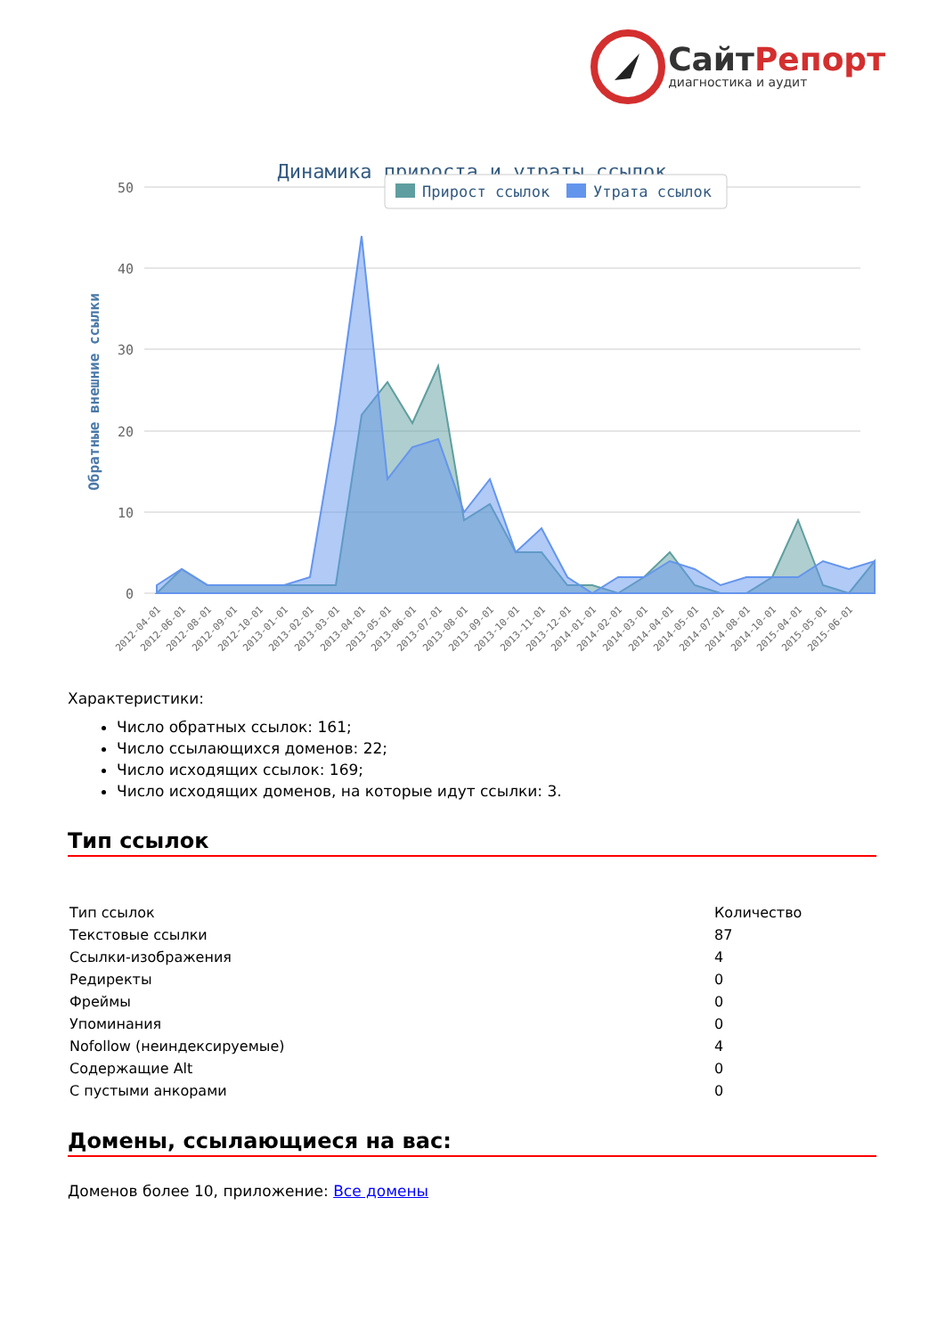СайтРепорт
диагностика и аудит
Динамика прироста и утраты ссылок
50
40
30
20
10
0
Обратные внешние ссылки
Прирост ссылок
Утрата ссылок
2012-04-01
2012-06-01
2012-08-01
2012-09-01
2012-10-01
2013-01-01
2013-02-01
2013-03-01
2013-04-01
2013-05-01
2013-06-01
2013-07-01
2013-08-01
2013-09-01
2013-10-01
2013-11-01
2013-12-01
2014-01-01
2014-02-01
2014-03-01
2014-04-01
2014-05-01
2014-07-01
2014-08-01
2014-10-01
2015-04-01
2015-05-01
2015-06-01
Характеристики:
Число обратных ссылок: 161;
Число ссылающихся доменов: 22;
Число исходящих ссылок: 169;
Число исходящих доменов, на которые идут ссылки: 3.
Тип ссылок
| Тип ссылок | Количество |
| --- | --- |
| Текстовые ссылки | 87 |
| Ссылки-изображения | 4 |
| Редиректы | 0 |
| Фреймы | 0 |
| Упоминания | 0 |
| Nofollow (неиндексируемые) | 4 |
| Содержащие Alt | 0 |
| С пустыми анкорами | 0 |
Домены, ссылающиеся на вас:
Доменов более 10, приложение: Все домены